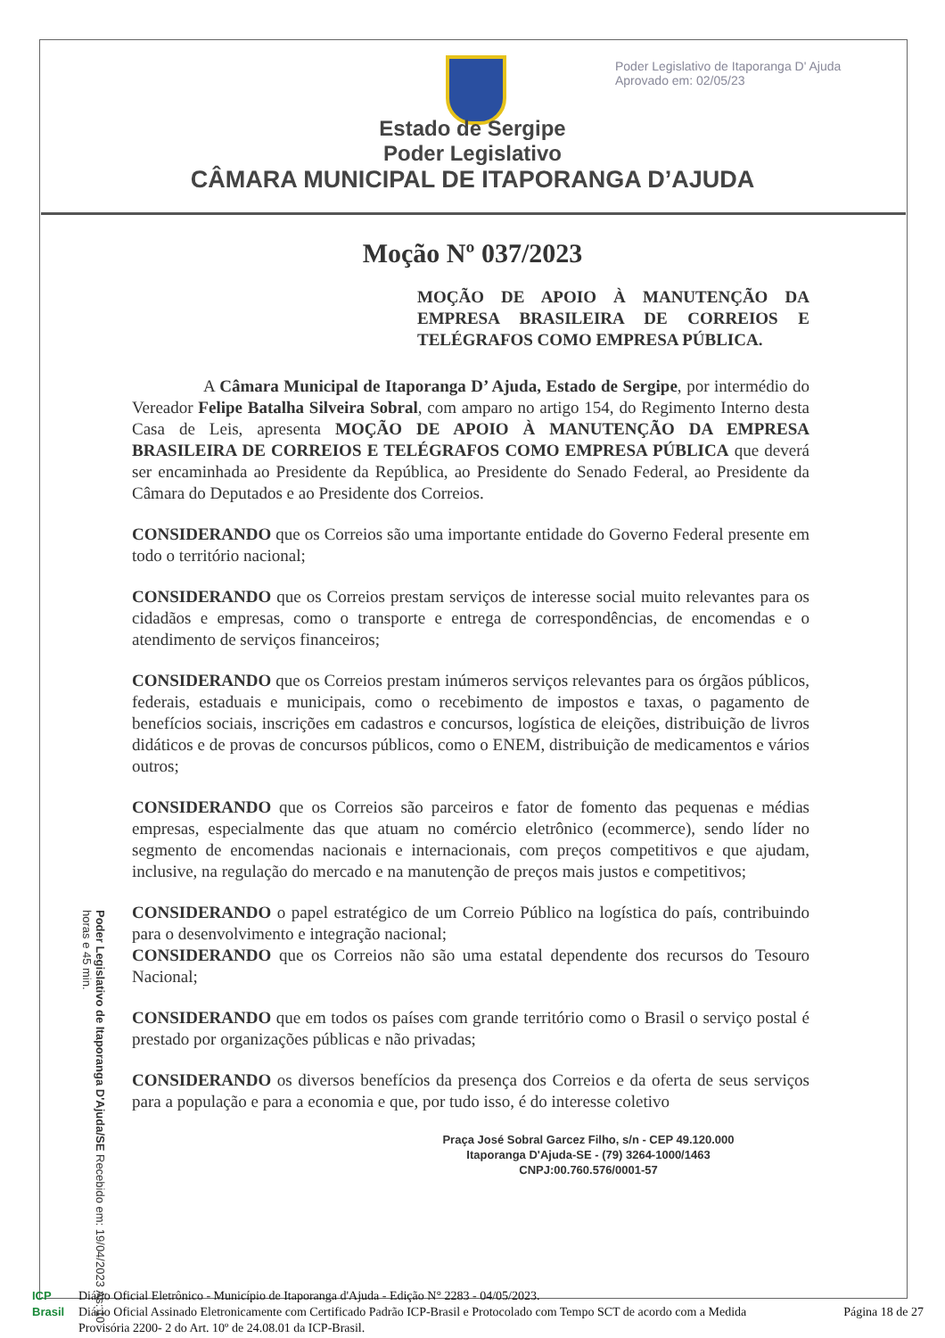Poder Legislativo de Itaporanga D' Ajuda
Aprovado em: 02/05/23
Estado de Sergipe
Poder Legislativo
CÂMARA MUNICIPAL DE ITAPORANGA D’AJUDA
Moção Nº 037/2023
MOÇÃO DE APOIO À MANUTENÇÃO DA EMPRESA BRASILEIRA DE CORREIOS E TELÉGRAFOS COMO EMPRESA PÚBLICA.
A Câmara Municipal de Itaporanga D’ Ajuda, Estado de Sergipe, por intermédio do Vereador Felipe Batalha Silveira Sobral, com amparo no artigo 154, do Regimento Interno desta Casa de Leis, apresenta MOÇÃO DE APOIO À MANUTENÇÃO DA EMPRESA BRASILEIRA DE CORREIOS E TELÉGRAFOS COMO EMPRESA PÚBLICA que deverá ser encaminhada ao Presidente da República, ao Presidente do Senado Federal, ao Presidente da Câmara do Deputados e ao Presidente dos Correios.
CONSIDERANDO que os Correios são uma importante entidade do Governo Federal presente em todo o território nacional;
CONSIDERANDO que os Correios prestam serviços de interesse social muito relevantes para os cidadãos e empresas, como o transporte e entrega de correspondências, de encomendas e o atendimento de serviços financeiros;
CONSIDERANDO que os Correios prestam inúmeros serviços relevantes para os órgãos públicos, federais, estaduais e municipais, como o recebimento de impostos e taxas, o pagamento de benefícios sociais, inscrições em cadastros e concursos, logística de eleições, distribuição de livros didáticos e de provas de concursos públicos, como o ENEM, distribuição de medicamentos e vários outros;
CONSIDERANDO que os Correios são parceiros e fator de fomento das pequenas e médias empresas, especialmente das que atuam no comércio eletrônico (ecommerce), sendo líder no segmento de encomendas nacionais e internacionais, com preços competitivos e que ajudam, inclusive, na regulação do mercado e na manutenção de preços mais justos e competitivos;
CONSIDERANDO o papel estratégico de um Correio Público na logística do país, contribuindo para o desenvolvimento e integração nacional;
CONSIDERANDO que os Correios não são uma estatal dependente dos recursos do Tesouro Nacional;
CONSIDERANDO que em todos os países com grande território como o Brasil o serviço postal é prestado por organizações públicas e não privadas;
CONSIDERANDO os diversos benefícios da presença dos Correios e da oferta de seus serviços para a população e para a economia e que, por tudo isso, é do interesse coletivo
Poder Legislativo de Itaporanga D'Ajuda/SE Recebido em: 19/04/2023 Às: 10 horas e 45 min.
Praça José Sobral Garcez Filho, s/n - CEP 49.120.000
Itaporanga D'Ajuda-SE - (79) 3264-1000/1463
CNPJ:00.760.576/0001-57
ICP
Brasil
Diário Oficial Eletrônico - Município de Itaporanga d'Ajuda - Edição N° 2283 - 04/05/2023.
Diário Oficial Assinado Eletronicamente com Certificado Padrão ICP-Brasil e Protocolado com Tempo SCT de acordo com a Medida Provisória 2200- 2 do Art. 10º de 24.08.01 da ICP-Brasil.
Página 18 de 27